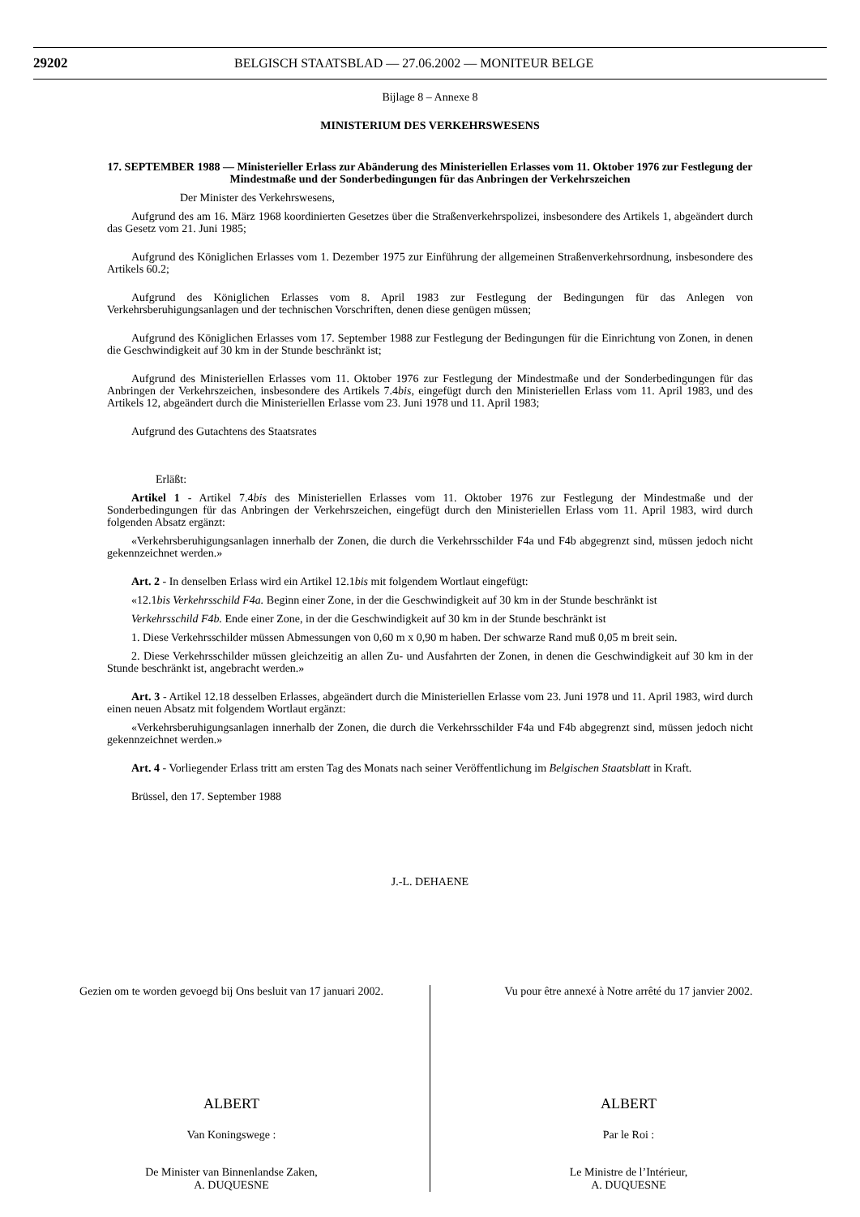29202
BELGISCH STAATSBLAD — 27.06.2002 — MONITEUR BELGE
Bijlage 8 – Annexe 8
MINISTERIUM DES VERKEHRSWESENS
17. SEPTEMBER 1988 — Ministerieller Erlass zur Abänderung des Ministeriellen Erlasses vom 11. Oktober 1976 zur Festlegung der Mindestmaße und der Sonderbedingungen für das Anbringen der Verkehrszeichen
Der Minister des Verkehrswesens,
Aufgrund des am 16. März 1968 koordinierten Gesetzes über die Straßenverkehrspolizei, insbesondere des Artikels 1, abgeändert durch das Gesetz vom 21. Juni 1985;
Aufgrund des Königlichen Erlasses vom 1. Dezember 1975 zur Einführung der allgemeinen Straßenverkehrsordnung, insbesondere des Artikels 60.2;
Aufgrund des Königlichen Erlasses vom 8. April 1983 zur Festlegung der Bedingungen für das Anlegen von Verkehrsberuhigungsanlagen und der technischen Vorschriften, denen diese genügen müssen;
Aufgrund des Königlichen Erlasses vom 17. September 1988 zur Festlegung der Bedingungen für die Einrichtung von Zonen, in denen die Geschwindigkeit auf 30 km in der Stunde beschränkt ist;
Aufgrund des Ministeriellen Erlasses vom 11. Oktober 1976 zur Festlegung der Mindestmaße und der Sonderbedingungen für das Anbringen der Verkehrszeichen, insbesondere des Artikels 7.4bis, eingefügt durch den Ministeriellen Erlass vom 11. April 1983, und des Artikels 12, abgeändert durch die Ministeriellen Erlasse vom 23. Juni 1978 und 11. April 1983;
Aufgrund des Gutachtens des Staatsrates
Erläßt:
Artikel 1 - Artikel 7.4bis des Ministeriellen Erlasses vom 11. Oktober 1976 zur Festlegung der Mindestmaße und der Sonderbedingungen für das Anbringen der Verkehrszeichen, eingefügt durch den Ministeriellen Erlass vom 11. April 1983, wird durch folgenden Absatz ergänzt:
«Verkehrsberuhigungsanlagen innerhalb der Zonen, die durch die Verkehrsschilder F4a und F4b abgegrenzt sind, müssen jedoch nicht gekennzeichnet werden.»
Art. 2 - In denselben Erlass wird ein Artikel 12.1bis mit folgendem Wortlaut eingefügt:
«12.1bis Verkehrsschild F4a. Beginn einer Zone, in der die Geschwindigkeit auf 30 km in der Stunde beschränkt ist
Verkehrsschild F4b. Ende einer Zone, in der die Geschwindigkeit auf 30 km in der Stunde beschränkt ist
1. Diese Verkehrsschilder müssen Abmessungen von 0,60 m x 0,90 m haben. Der schwarze Rand muß 0,05 m breit sein.
2. Diese Verkehrsschilder müssen gleichzeitig an allen Zu- und Ausfahrten der Zonen, in denen die Geschwindigkeit auf 30 km in der Stunde beschränkt ist, angebracht werden.»
Art. 3 - Artikel 12.18 desselben Erlasses, abgeändert durch die Ministeriellen Erlasse vom 23. Juni 1978 und 11. April 1983, wird durch einen neuen Absatz mit folgendem Wortlaut ergänzt:
«Verkehrsberuhigungsanlagen innerhalb der Zonen, die durch die Verkehrsschilder F4a und F4b abgegrenzt sind, müssen jedoch nicht gekennzeichnet werden.»
Art. 4 - Vorliegender Erlass tritt am ersten Tag des Monats nach seiner Veröffentlichung im Belgischen Staatsblatt in Kraft.
Brüssel, den 17. September 1988
J.-L. DEHAENE
Gezien om te worden gevoegd bij Ons besluit van 17 januari 2002.
ALBERT
Van Koningswege :
De Minister van Binnenlandse Zaken,
A. DUQUESNE
Vu pour être annexé à Notre arrêté du 17 janvier 2002.
ALBERT
Par le Roi :
Le Ministre de l’Intérieur,
A. DUQUESNE